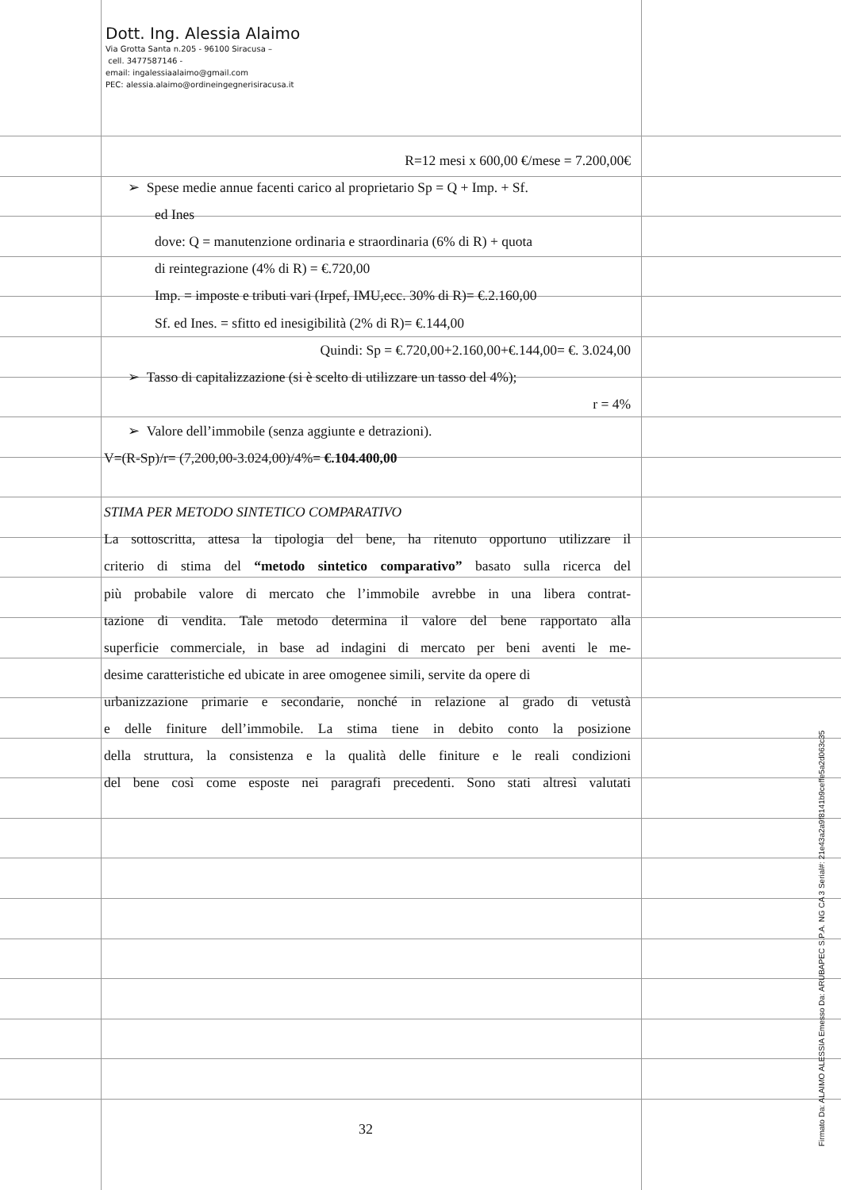Dott. Ing. Alessia Alaimo
Via Grotta Santa n.205 - 96100 Siracusa –
cell. 3477587146 -
email: ingalessiaalaimo@gmail.com
PEC: alessia.alaimo@ordineingegnerisiracusa.it
R=12 mesi x 600,00 €/mese = 7.200,00€
➢ Spese medie annue facenti carico al proprietario Sp = Q + Imp. + Sf.
ed Ines
dove: Q = manutenzione ordinaria e straordinaria (6% di R) + quota
di reintegrazione (4% di R) = €.720,00
Imp. = imposte e tributi vari (Irpef, IMU,ecc. 30% di R)= €.2.160,00
Sf. ed Ines. = sfitto ed inesigibilità (2% di R)= €.144,00
Quindi: Sp = €.720,00+2.160,00+€.144,00= €. 3.024,00
➢ Tasso di capitalizzazione (si è scelto di utilizzare un tasso del 4%);
r = 4%
➢ Valore dell’immobile (senza aggiunte e detrazioni).
V=(R-Sp)/r= (7,200,00-3.024,00)/4%= €.104.400,00
STIMA PER METODO SINTETICO COMPARATIVO
La sottoscritta, attesa la tipologia del bene, ha ritenuto opportuno utilizzare il
criterio di stima del “metodo sintetico comparativo” basato sulla ricerca del
più probabile valore di mercato che l’immobile avrebbe in una libera contrat-
tazione di vendita. Tale metodo determina il valore del bene rapportato alla
superficie commerciale, in base ad indagini di mercato per beni aventi le me-
desime caratteristiche ed ubicate in aree omogenee simili, servite da opere di
urbanizzazione primarie e secondarie, nonché in relazione al grado di vetustà
e delle finiture dell’immobile. La stima tiene in debito conto la posizione
della struttura, la consistenza e la qualità delle finiture e le reali condizioni
del bene così come esposte nei paragrafi precedenti. Sono stati altresì valutati
32
Firmato Da: ALAIMO ALESSIA Emesso Da: ARUBAPEC S.P.A. NG CA 3 Serial#: 21e43a2a9f8141b9ceffe5a2d063c35